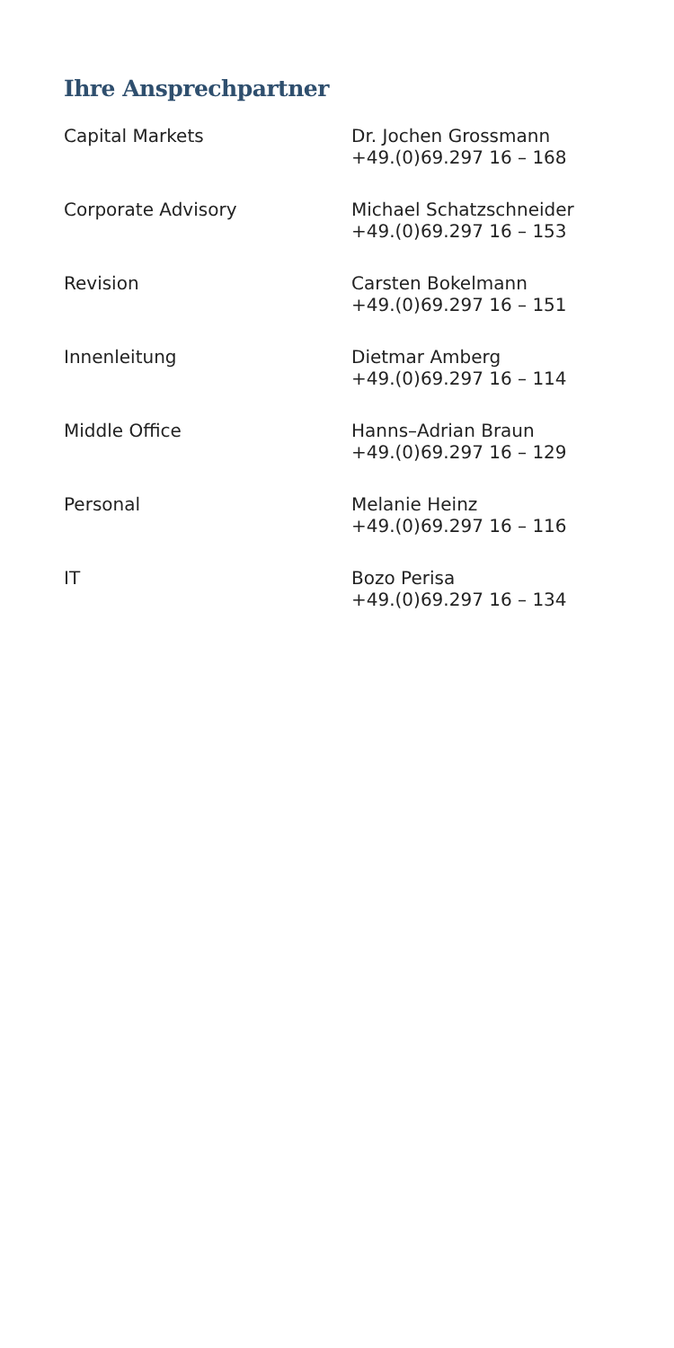Ihre Ansprechpartner
| Capital Markets | Dr. Jochen Grossmann +49.(0)69.297 16 – 168 |
| Corporate Advisory | Michael Schatzschneider +49.(0)69.297 16 – 153 |
| Revision | Carsten Bokelmann +49.(0)69.297 16 – 151 |
| Innenleitung | Dietmar Amberg +49.(0)69.297 16 – 114 |
| Middle Office | Hanns–Adrian Braun +49.(0)69.297 16 – 129 |
| Personal | Melanie Heinz +49.(0)69.297 16 – 116 |
| IT | Bozo Perisa +49.(0)69.297 16 – 134 |